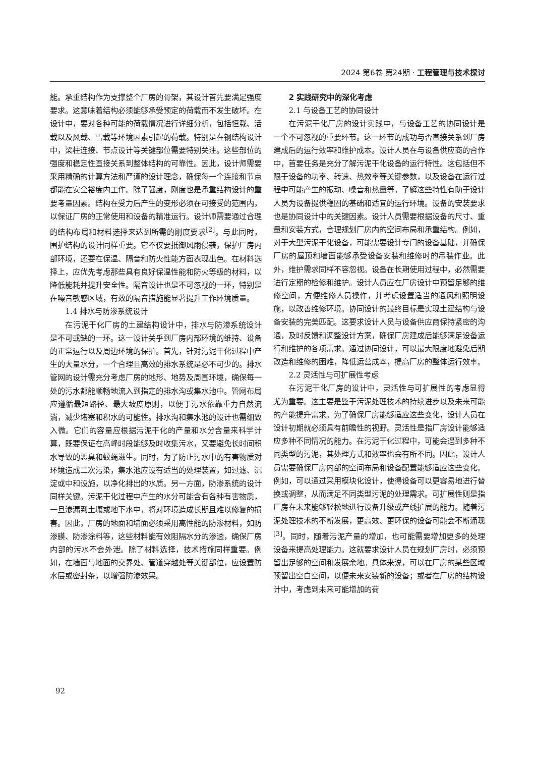2024 第6卷 第24期 · 工程管理与技术探讨
能。承重结构作为支撑整个厂房的骨架，其设计首先要满足强度要求。这意味着结构必须能够承受预定的荷载而不发生破坏。在设计中，要对各种可能的荷载情况进行详细分析，包括恒载、活载以及风载、雪载等环境因素引起的荷载。特别是在钢结构设计中，梁柱连接、节点设计等关键部位需要特别关注。这些部位的强度和稳定性直接关系到整体结构的可靠性。因此，设计师需要采用精确的计算方法和严谨的设计理念，确保每一个连接和节点都能在安全裕度内工作。除了强度，刚度也是承重结构设计的重要考量因素。结构在受力后产生的变形必须在可接受的范围内，以保证厂房的正常使用和设备的精准运行。设计师需要通过合理的结构布局和材料选择来达到所需的刚度要求<sup>[2]</sup>。与此同时，围护结构的设计同样重要。它不仅要抵御风雨侵袭，保护厂房内部环境，还要在保温、隔音和防火性能方面表现出色。在材料选择上，应优先考虑那些具有良好保温性能和防火等级的材料，以降低能耗并提升安全性。隔音设计也是不可忽视的一环，特别是在噪音敏感区域，有效的隔音措施能显著提升工作环境质量。
1.4 排水与防渗系统设计
在污泥干化厂房的土建结构设计中，排水与防渗系统设计是不可或缺的一环。这一设计关乎到厂房内部环境的维持、设备的正常运行以及周边环境的保护。首先，针对污泥干化过程中产生的大量水分，一个合理且高效的排水系统是必不可少的。排水管网的设计需充分考虑厂房的地形、地势及周围环境，确保每一处的污水都能顺畅地流入到指定的排水沟或集水池中。管网布局应遵循最短路径、最大坡度原则，以便于污水依靠重力自然流淌，减少堵塞和积水的可能性。排水沟和集水池的设计也需细致入微。它们的容量应根据污泥干化的产量和水分含量来科学计算，既要保证在高峰时段能够及时收集污水，又要避免长时间积水导致的恶臭和蚊蝇滋生。同时，为了防止污水中的有害物质对环境造成二次污染，集水池应设有适当的处理装置，如过滤、沉淀或中和设施，以净化排出的水质。另一方面，防渗系统的设计同样关键。污泥干化过程中产生的水分可能含有各种有害物质，一旦渗漏到土壤或地下水中，将对环境造成长期且难以修复的损害。因此，厂房的地面和墙面必须采用高性能的防渗材料，如防渗膜、防渗涂料等，这些材料能有效阻隔水分的渗透，确保厂房内部的污水不会外泄。除了材料选择，技术措施同样重要。例如，在墙面与地面的交界处、管道穿越处等关键部位，应设置防水层或密封条，以增强防渗效果。
2 实践研究中的深化考虑
2.1 与设备工艺的协同设计
在污泥干化厂房的设计实践中，与设备工艺的协同设计是一个不可忽视的重要环节。这一环节的成功与否直接关系到厂房建成后的运行效率和维护成本。设计人员在与设备供应商的合作中，首要任务是充分了解污泥干化设备的运行特性。这包括但不限于设备的功率、转速、热效率等关键参数，以及设备在运行过程中可能产生的振动、噪音和热量等。了解这些特性有助于设计人员为设备提供稳固的基础和适宜的运行环境。设备的安装要求也是协同设计中的关键因素。设计人员需要根据设备的尺寸、重量和安装方式，合理规划厂房内的空间布局和承重结构。例如，对于大型污泥干化设备，可能需要设计专门的设备基础，并确保厂房的屋顶和墙面能够承受设备安装和维修时的吊装作业。此外，维护需求同样不容忽视。设备在长期使用过程中，必然需要进行定期的检修和维护。设计人员应在厂房设计中预留足够的维修空间，方便维修人员操作，并考虑设置适当的通风和照明设施，以改善维修环境。协同设计的最终目标是实现土建结构与设备安装的完美匹配。这要求设计人员与设备供应商保持紧密的沟通，及时反馈和调整设计方案，确保厂房建成后能够满足设备运行和维护的各项需求。通过协同设计，可以最大限度地避免后期改造和维修的困难，降低运营成本，提高厂房的整体运行效率。
2.2 灵活性与可扩展性考虑
在污泥干化厂房的设计中，灵活性与可扩展性的考虑显得尤为重要。这主要是鉴于污泥处理技术的持续进步以及未来可能的产能提升需求。为了确保厂房能够适应这些变化，设计人员在设计初期就必须具有前瞻性的视野。灵活性是指厂房设计能够适应多种不同情况的能力。在污泥干化过程中，可能会遇到多种不同类型的污泥，其处理方式和效率也会有所不同。因此，设计人员需要确保厂房内部的空间布局和设备配置能够适应这些变化。例如，可以通过采用模块化设计，使得设备可以更容易地进行替换或调整，从而满足不同类型污泥的处理需求。可扩展性则是指厂房在未来能够轻松地进行设备升级或产线扩展的能力。随着污泥处理技术的不断发展，更高效、更环保的设备可能会不断涌现<sup>[3]</sup>。同时，随着污泥产量的增加，也可能需要增加更多的处理设备来提高处理能力。这就要求设计人员在规划厂房时，必须预留出足够的空间和发展余地。具体来说，可以在厂房的某些区域预留出空白空间，以便未来安装新的设备；或者在厂房的结构设计中，考虑到未来可能增加的荷
92